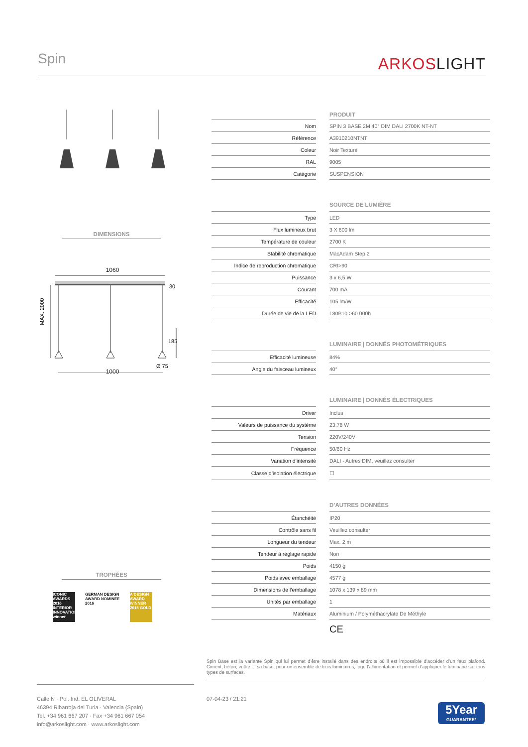Spin ARKOSLIGHT
DIMENSIONS
1060
MAX. 2000
30
185
Ø 75
1000
TROPHÉES
ICONIC AWARDS 2016 INTERIOR INNOVATION winner
GERMAN DESIGN AWARD NOMINEE 2016
A'DESIGN AWARD WINNER 2015 GOLD
| | | PRODUIT |
| Nom | | SPIN 3 BASE 2M 40° DIM DALI 2700K NT-NT |
| Référence | | A3910210NTNT |
| Coleur | | Noir Texturé |
| RAL | | 9005 |
| Catégorie | | SUSPENSION |
| | | SOURCE DE LUMIÈRE |
| Type | | LED |
| Flux lumineux brut | | 3 X 600 lm |
| Température de couleur | | 2700 K |
| Stabilité chromatique | | MacAdam Step 2 |
| Indice de reproduction chromatique | | CRI>90 |
| Puissance | | 3 x 6,5 W |
| Courant | | 700 mA |
| Efficacité | | 105 lm/W |
| Durée de vie de la LED | | L80B10 >60.000h |
| | | LUMINAIRE / DONNÉS PHOTOMÉTRIQUES |
| Efficacité lumineuse | | 84% |
| Angle du faisceau lumineux | | 40° |
| | | LUMINAIRE / DONNÉS ÉLECTRIQUES |
| Driver | | Inclus |
| Valeurs de puissance du système | | 23,78 W |
| Tension | | 220V/240V |
| Fréquence | | 50/60 Hz |
| Variation d’intensité | | DALI - Autres DIM, veuillez consulter |
| Classe d’isolation électrique | | ☐ |
| | | D’AUTRES DONNÉES |
| Étanchéité | | IP20 |
| Contrôle sans fil | | Veuillez consulter |
| Longueur du tendeur | | Max. 2 m |
| Tendeur à réglage rapide | | Non |
| Poids | | 4150 g |
| Poids avec emballage | | 4577 g |
| Dimensions de l’emballage | | 1078 x 139 x 89 mm |
| Unités par emballage | | 1 |
| Matériaux | | Aluminium / Polyméthacrylate De Méthyle |
| | | CE |
Spin Base est la variante Spin qui lui permet d’être installé dans des endroits où il est impossible d’accéder d’un faux plafond. Ciment, béton, voûte ... sa base, pour un ensemble de trois luminaires, loge l’allimentation et permet d’appliquer le luminaire sur tous types de surfaces.
Calle N · Pol. Ind. EL OLIVERAL
46394 Ribarroja del Turia · Valencia (Spain)
Tel. +34 961 667 207 · Fax +34 961 667 054
info@arkoslight.com · www.arkoslight.com
07-04-23 / 21:21
5Year
GUARANTEE*